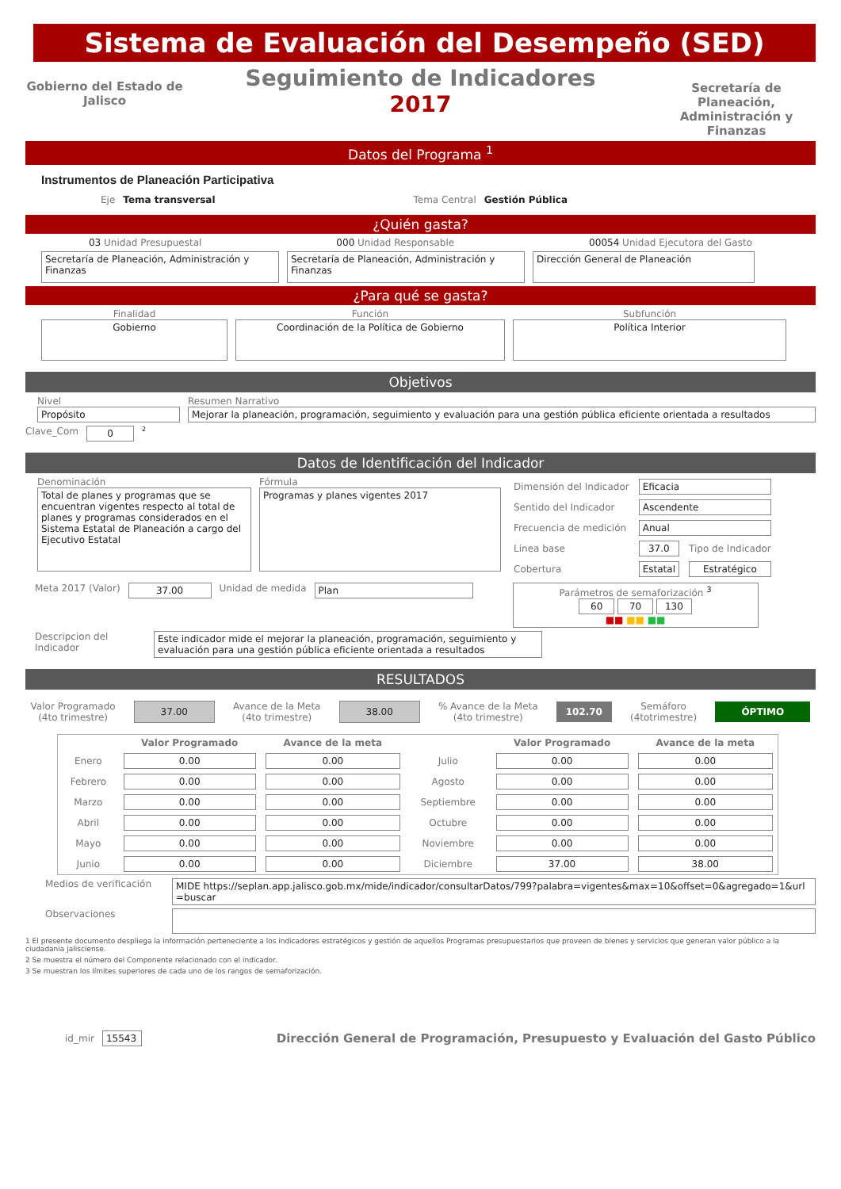Sistema de Evaluación del Desempeño (SED)
Gobierno del Estado de Jalisco
Seguimiento de Indicadores
2017
Secretaría de Planeación, Administración y Finanzas
Datos del Programa <sup>1</sup>
Instrumentos de Planeación Participativa
Eje Tema transversal Tema Central Gestión Pública
¿Quién gasta?
03 Unidad Presupuestal 000 Unidad Responsable 00054 Unidad Ejecutora del Gasto
Secretaría de Planeación, Administración y Finanzas
Secretaría de Planeación, Administración y Finanzas
Dirección General de Planeación
¿Para qué se gasta?
Finalidad
Gobierno
Función
Coordinación de la Política de Gobierno
Subfunción
Política Interior
Objetivos
Nivel
Propósito
Resumen Narrativo
Mejorar la planeación, programación, seguimiento y evaluación para una gestión pública eficiente orientada a resultados
Clave_Com 0
<sup>2</sup>
Datos de Identificación del Indicador
Denominación
Total de planes y programas que se encuentran vigentes respecto al total de planes y programas considerados en el Sistema Estatal de Planeación a cargo del Ejecutivo Estatal
Fórmula
Programas y planes vigentes 2017
| Dimensión del Indicador | Eficacia | |
| Sentido del Indicador | Ascendente | |
| Frecuencia de medición | Anual | |
| Línea base | 37.0 | Tipo de Indicador |
| Cobertura | Estatal | Estratégico |
Meta 2017 (Valor) 37.00 Unidad de medida Plan Parámetros de semaforización <sup>3</sup>
60 70 130
■■ ■■ ■■
Descripcion del Indicador
Este indicador mide el mejorar la planeación, programación, seguimiento y evaluación para una gestión pública eficiente orientada a resultados
RESULTADOS
Valor Programado
(4to trimestre)
37.00
Avance de la Meta
(4to trimestre)
38.00
% Avance de la Meta
(4to trimestre)
102.70
Semáforo
(4totrimestre)
ÓPTIMO
| | Valor Programado | Avance de la meta | | Valor Programado | Avance de la meta |
| --- | --- | --- | --- | --- | --- |
| Enero | 0.00 | 0.00 | Julio | 0.00 | 0.00 |
| Febrero | 0.00 | 0.00 | Agosto | 0.00 | 0.00 |
| Marzo | 0.00 | 0.00 | Septiembre | 0.00 | 0.00 |
| Abril | 0.00 | 0.00 | Octubre | 0.00 | 0.00 |
| Mayo | 0.00 | 0.00 | Noviembre | 0.00 | 0.00 |
| Junio | 0.00 | 0.00 | Diciembre | 37.00 | 38.00 |
Medios de verificación
MIDE https://seplan.app.jalisco.gob.mx/mide/indicador/consultarDatos/799?palabra=vigentes&max=10&offset=0&agregado=1&url=buscar
Observaciones
1 El presente documento despliega la información perteneciente a los indicadores estratégicos y gestión de aquellos Programas presupuestarios que proveen de bienes y servicios que generan valor público a la ciudadania jalisciense.
2 Se muestra el número del Componente relacionado con el indicador.
3 Se muestran los límites superiores de cada uno de los rangos de semaforización.
id_mir 15543
Dirección General de Programación, Presupuesto y Evaluación del Gasto Público